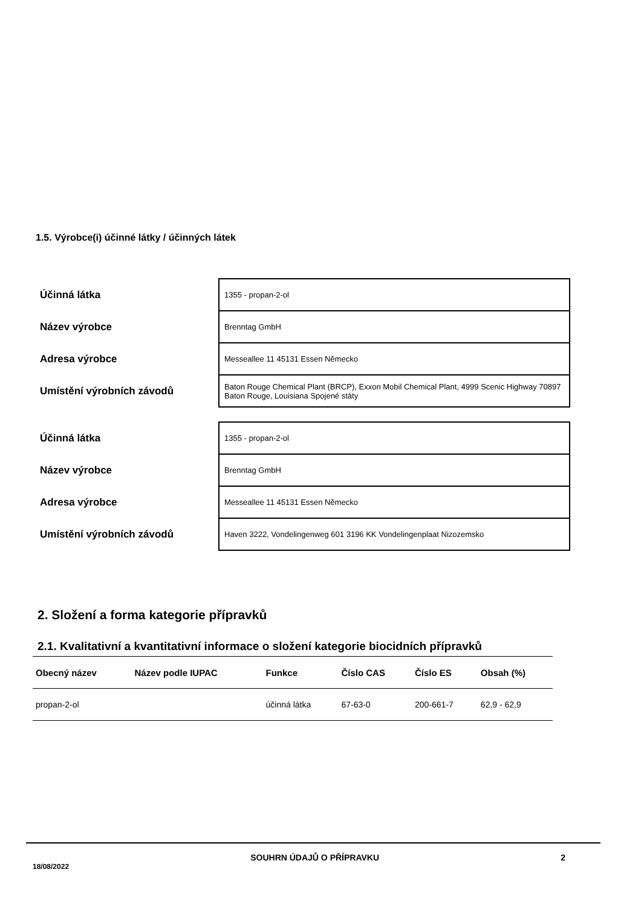1.5. Výrobce(i) účinné látky / účinných látek
| Účinná látka | 1355 - propan-2-ol |
| Název výrobce | Brenntag GmbH |
| Adresa výrobce | Messeallee 11 45131 Essen Německo |
| Umístění výrobních závodů | Baton Rouge Chemical Plant (BRCP), Exxon Mobil Chemical Plant, 4999 Scenic Highway 70897 Baton Rouge, Louisiana Spojené státy |
| Účinná látka | 1355 - propan-2-ol |
| Název výrobce | Brenntag GmbH |
| Adresa výrobce | Messeallee 11 45131 Essen Německo |
| Umístění výrobních závodů | Haven 3222, Vondelingenweg 601 3196 KK Vondelingenplaat Nizozemsko |
2. Složení a forma kategorie přípravků
2.1. Kvalitativní a kvantitativní informace o složení kategorie biocidních přípravků
| Obecný název | Název podle IUPAC | Funkce | Číslo CAS | Číslo ES | Obsah (%) |
| --- | --- | --- | --- | --- | --- |
| propan-2-ol | | účinná látka | 67-63-0 | 200-661-7 | 62,9 - 62,9 |
18/08/2022 SOUHRN ÚDAJŮ O PŘÍPRAVKU 2